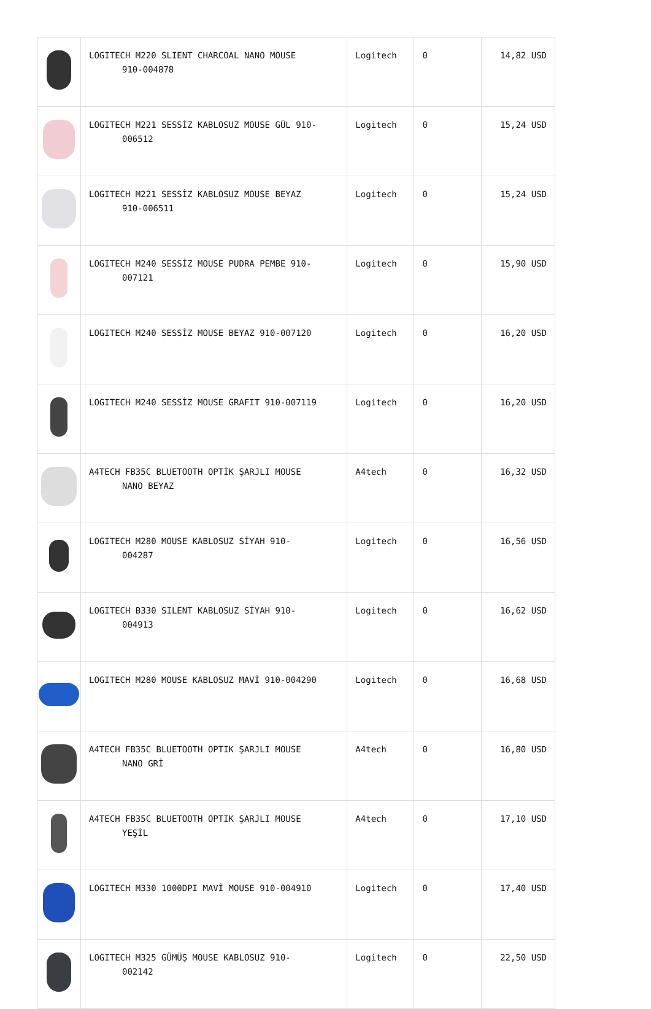| | LOGITECH M220 SLIENT CHARCOAL NANO MOUSE 910-004878 | Logitech | 0 | 14,82 USD |
| | LOGITECH M221 SESSİZ KABLOSUZ MOUSE GÜL 910- 006512 | Logitech | 0 | 15,24 USD |
| | LOGITECH M221 SESSİZ KABLOSUZ MOUSE BEYAZ 910-006511 | Logitech | 0 | 15,24 USD |
| | LOGITECH M240 SESSİZ MOUSE PUDRA PEMBE 910- 007121 | Logitech | 0 | 15,90 USD |
| | LOGITECH M240 SESSİZ MOUSE BEYAZ 910-007120 | Logitech | 0 | 16,20 USD |
| | LOGITECH M240 SESSİZ MOUSE GRAFIT 910-007119 | Logitech | 0 | 16,20 USD |
| | A4TECH FB35C BLUETOOTH OPTİK ŞARJLI MOUSE NANO BEYAZ | A4tech | 0 | 16,32 USD |
| | LOGITECH M280 MOUSE KABLOSUZ SİYAH 910- 004287 | Logitech | 0 | 16,56 USD |
| | LOGITECH B330 SILENT KABLOSUZ SİYAH 910- 004913 | Logitech | 0 | 16,62 USD |
| | LOGITECH M280 MOUSE KABLOSUZ MAVİ 910-004290 | Logitech | 0 | 16,68 USD |
| | A4TECH FB35C BLUETOOTH OPTIK ŞARJLI MOUSE NANO GRİ | A4tech | 0 | 16,80 USD |
| | A4TECH FB35C BLUETOOTH OPTIK ŞARJLI MOUSE YEŞİL | A4tech | 0 | 17,10 USD |
| | LOGITECH M330 1000DPI MAVİ MOUSE 910-004910 | Logitech | 0 | 17,40 USD |
| | LOGITECH M325 GÜMÜŞ MOUSE KABLOSUZ 910- 002142 | Logitech | 0 | 22,50 USD |